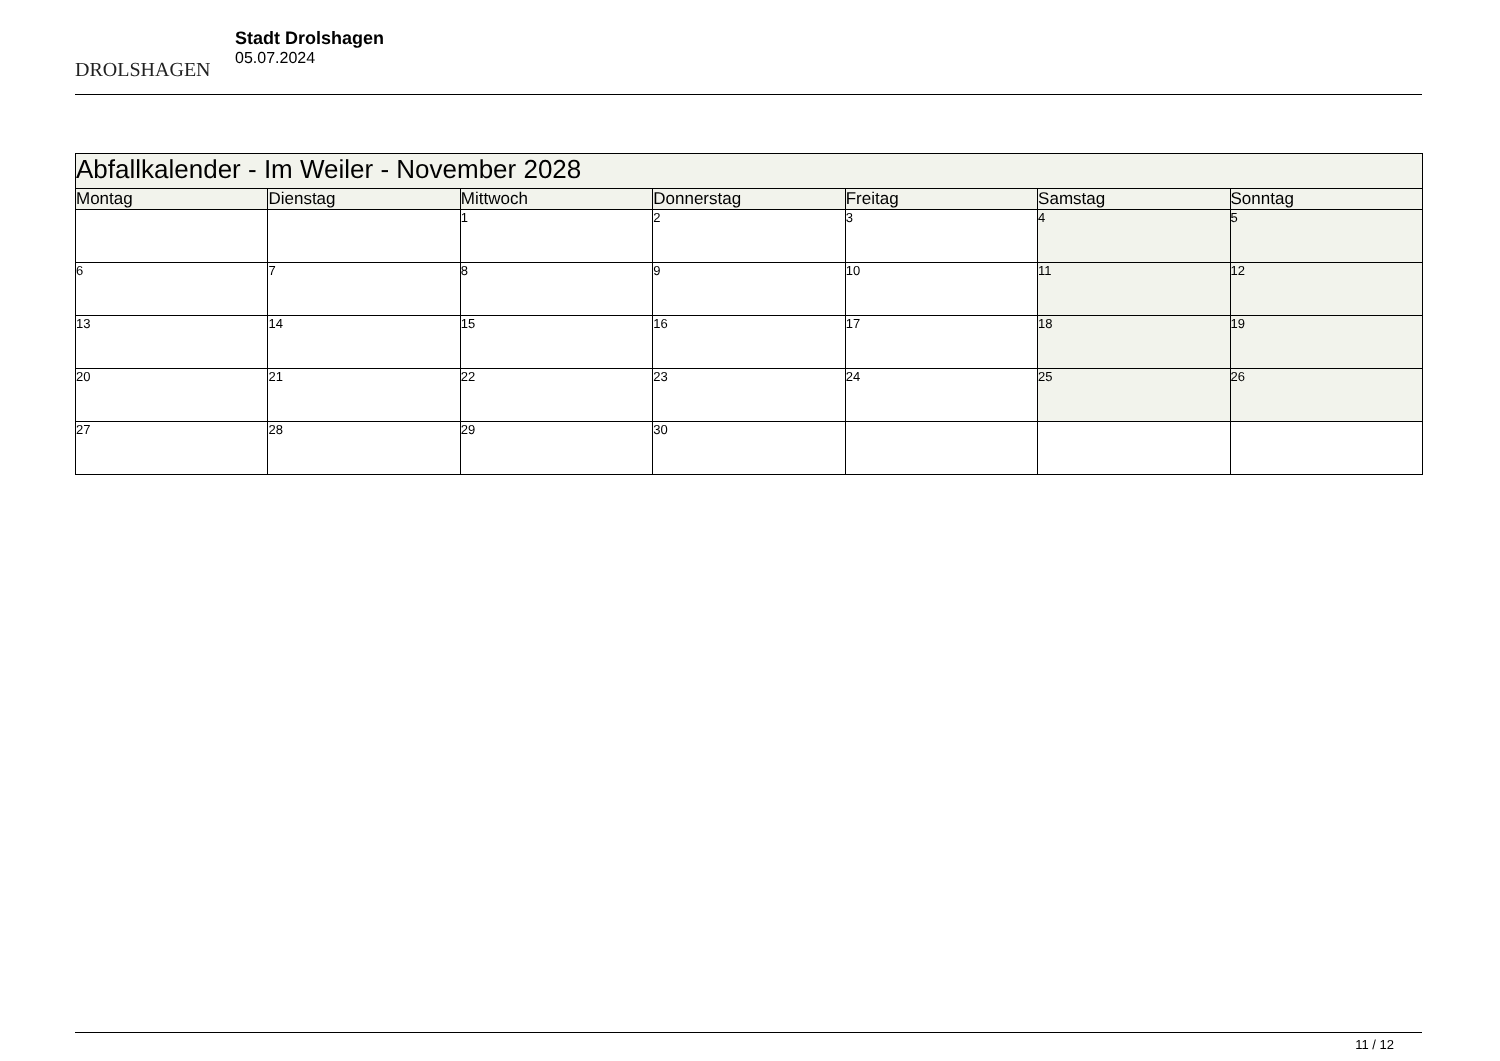DROLSHAGEN
Stadt Drolshagen
05.07.2024
| Abfallkalender - Im Weiler - November 2028 | | | | | | |
| Montag | Dienstag | Mittwoch | Donnerstag | Freitag | Samstag | Sonntag |
| | | 1 | 2 | 3 | 4 | 5 |
| 6 | 7 | 8 | 9 | 10 | 11 | 12 |
| 13 | 14 | 15 | 16 | 17 | 18 | 19 |
| 20 | 21 | 22 | 23 | 24 | 25 | 26 |
| 27 | 28 | 29 | 30 | | | |
11 / 12